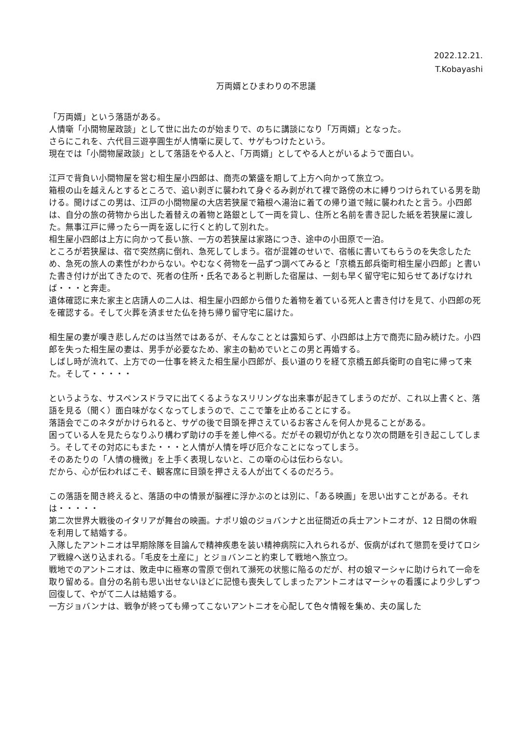2022.12.21.
T.Kobayashi
万両婿とひまわりの不思議
「万両婿」という落語がある。
人情噺「小間物屋政談」として世に出たのが始まりで、のちに講談になり「万両婿」となった。
さらにこれを、六代目三遊亭圓生が人情噺に戻して、サゲもつけたという。
現在では「小間物屋政談」として落語をやる人と、「万両婿」としてやる人とがいるようで面白い。
江戸で背負い小間物屋を営む相生屋小四郎は、商売の繁盛を期して上方へ向かって旅立つ。
箱根の山を越えんとするところで、追い剥ぎに襲われて身ぐるみ剥がれて裸で路傍の木に縛りつけられている男を助ける。聞けばこの男は、江戸の小間物屋の大店若狭屋で箱根へ湯治に着ての帰り道で賊に襲われたと言う。小四郎は、自分の旅の荷物から出した着替えの着物と路銀として一両を貸し、住所と名前を書き記した紙を若狭屋に渡した。無事江戸に帰ったら一両を返しに行くと約して別れた。
相生屋小四郎は上方に向かって長い旅、一方の若狭屋は家路につき、途中の小田原で一泊。
ところが若狭屋は、宿で突然病に倒れ、急死してしまう。宿が混雑のせいで、宿帳に書いてもらうのを失念したため、急死の旅人の素性がわからない。やむなく荷物を一品ずつ調べてみると「京橋五郎兵衛町相生屋小四郎」と書いた書き付けが出てきたので、死者の住所・氏名であると判断した宿屋は、一刻も早く留守宅に知らせてあげなければ・・・と奔走。
遺体確認に来た家主と店請人の二人は、相生屋小四郎から借りた着物を着ている死人と書き付けを見て、小四郎の死を確認する。そして火葬を済ませた仏を持ち帰り留守宅に届けた。
相生屋の妻が嘆き悲しんだのは当然ではあるが、そんなこととは露知らず、小四郎は上方で商売に励み続けた。小四郎を失った相生屋の妻は、男手が必要なため、家主の勧めでいとこの男と再婚する。
しばし時が流れて、上方での一仕事を終えた相生屋小四郎が、長い道のりを経て京橋五郎兵衛町の自宅に帰って来た。そして・・・・・
というような、サスペンスドラマに出てくるようなスリリングな出来事が起きてしまうのだが、これ以上書くと、落語を見る（聞く）面白味がなくなってしまうので、ここで筆を止めることにする。
落語会でこのネタがかけられると、サゲの後で目頭を押さえているお客さんを何人か見ることがある。
困っている人を見たらなりふり構わず助けの手を差し伸べる。だがその親切が仇となり次の問題を引き起こしてしまう。そしてその対応にもまた・・・と人情が人情を呼び厄介なことになってしまう。
そのあたりの「人情の機微」を上手く表現しないと、この噺の心は伝わらない。
だから、心が伝わればこそ、観客席に目頭を押さえる人が出てくるのだろう。
この落語を聞き終えると、落語の中の情景が脳裡に浮かぶのとは別に、「ある映画」を思い出すことがある。それは・・・・・
第二次世界大戦後のイタリアが舞台の映画。ナポリ娘のジョバンナと出征間近の兵士アントニオが、12 日間の休暇を利用して結婚する。
入隊したアントニオは早期除隊を目論んで精神疾患を装い精神病院に入れられるが、仮病がばれて懲罰を受けてロシア戦線へ送り込まれる。「毛皮を土産に」とジョバンニと約束して戦地へ旅立つ。
戦地でのアントニオは、敗走中に極寒の雪原で倒れて瀕死の状態に陥るのだが、村の娘マーシャに助けられて一命を取り留める。自分の名前も思い出せないほどに記憶も喪失してしまったアントニオはマーシャの看護により少しずつ回復して、やがて二人は結婚する。
一方ジョバンナは、戦争が終っても帰ってこないアントニオを心配して色々情報を集め、夫の属した